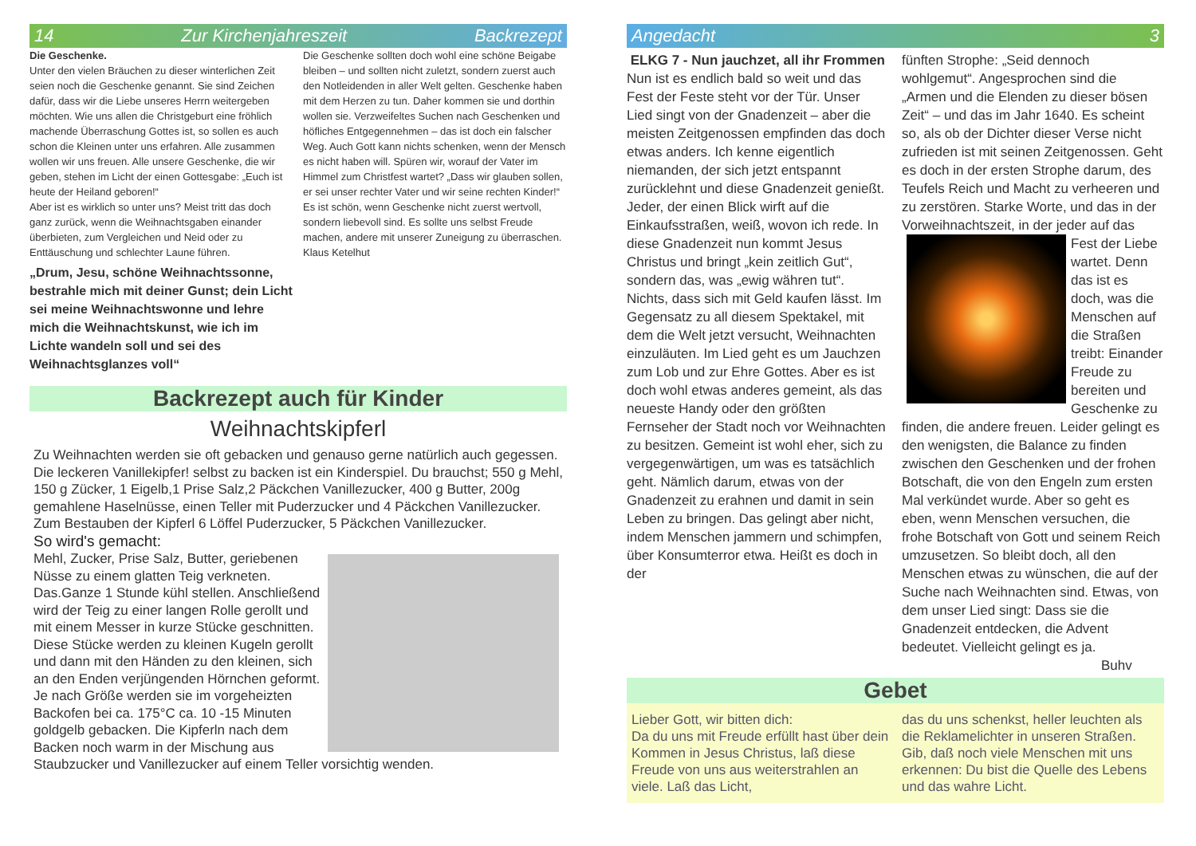14 Zur Kirchenjahreszeit Backrezept
Die Geschenke.
Unter den vielen Bräuchen zu dieser winterlichen Zeit seien noch die Geschenke genannt. Sie sind Zeichen dafür, dass wir die Liebe unseres Herrn weitergeben möchten. Wie uns allen die Christgeburt eine fröhlich machende Überraschung Gottes ist, so sollen es auch schon die Kleinen unter uns erfahren. Alle zusammen wollen wir uns freuen. Alle unsere Geschenke, die wir geben, stehen im Licht der einen Gottesgabe: „Euch ist heute der Heiland geboren!“
Aber ist es wirklich so unter uns? Meist tritt das doch ganz zurück, wenn die Weihnachtsgaben einander überbieten, zum Vergleichen und Neid oder zu Enttäuschung und schlechter Laune führen.
„Drum, Jesu, schöne Weihnachtssonne, bestrahle mich mit deiner Gunst; dein Licht sei meine Weihnachtswonne und lehre mich die Weihnachtskunst, wie ich im Lichte wandeln soll und sei des Weihnachtsglanzes voll“
Die Geschenke sollten doch wohl eine schöne Beigabe bleiben – und sollten nicht zuletzt, sondern zuerst auch den Notleidenden in aller Welt gelten. Geschenke haben mit dem Herzen zu tun. Daher kommen sie und dorthin wollen sie. Verzweifeltes Suchen nach Geschenken und höfliches Entgegennehmen – das ist doch ein falscher Weg. Auch Gott kann nichts schenken, wenn der Mensch es nicht haben will. Spüren wir, worauf der Vater im Himmel zum Christfest wartet? „Dass wir glauben sollen, er sei unser rechter Vater und wir seine rechten Kinder!“ Es ist schön, wenn Geschenke nicht zuerst wertvoll, sondern liebevoll sind. Es sollte uns selbst Freude machen, andere mit unserer Zuneigung zu überraschen. Klaus Ketelhut
Backrezept auch für Kinder
Weihnachtskipferl
Zu Weihnachten werden sie oft gebacken und genauso gerne natürlich auch gegessen. Die leckeren Vanillekipfer! selbst zu backen ist ein Kinderspiel. Du brauchst; 550 g Mehl, 150 g Zücker, 1 Eigelb,1 Prise Salz,2 Päckchen Vanillezucker, 400 g Butter, 200g gemahlene Haselnüsse, einen Teller mit Puderzucker und 4 Päckchen Vanillezucker. Zum Bestauben der Kipferl 6 Löffel Puderzucker, 5 Päckchen Vanillezucker.
So wird's gemacht:
Mehl, Zucker, Prise Salz, Butter, geriebenen Nüsse zu einem glatten Teig verkneten. Das.Ganze 1 Stunde kühl stellen. Anschließend wird der Teig zu einer langen Rolle gerollt und mit einem Messer in kurze Stücke geschnitten. Diese Stücke werden zu kleinen Kugeln gerollt und dann mit den Händen zu den kleinen, sich an den Enden verjüngenden Hörnchen geformt. Je nach Größe werden sie im vorgeheizten Backofen bei ca. 175°C ca. 10 -15 Minuten goldgelb gebacken. Die Kipferln nach dem Backen noch warm in der Mischung aus Staubzucker und Vanillezucker auf einem Teller vorsichtig wenden.
Angedacht 3
ELKG 7 - Nun jauchzet, all ihr Frommen
Nun ist es endlich bald so weit und das Fest der Feste steht vor der Tür. Unser Lied singt von der Gnadenzeit – aber die meisten Zeitgenossen empfinden das doch etwas anders. Ich kenne eigentlich niemanden, der sich jetzt entspannt zurücklehnt und diese Gnadenzeit genießt. Jeder, der einen Blick wirft auf die Einkaufsstraßen, weiß, wovon ich rede. In diese Gnadenzeit nun kommt Jesus Christus und bringt „kein zeitlich Gut“, sondern das, was „ewig währen tut“. Nichts, dass sich mit Geld kaufen lässt. Im Gegensatz zu all diesem Spektakel, mit dem die Welt jetzt versucht, Weihnachten einzuläuten. Im Lied geht es um Jauchzen zum Lob und zur Ehre Gottes. Aber es ist doch wohl etwas anderes gemeint, als das neueste Handy oder den größten Fernseher der Stadt noch vor Weihnachten zu besitzen. Gemeint ist wohl eher, sich zu vergegenwärtigen, um was es tatsächlich geht. Nämlich darum, etwas von der Gnadenzeit zu erahnen und damit in sein Leben zu bringen. Das gelingt aber nicht, indem Menschen jammern und schimpfen, über Konsumterror etwa. Heißt es doch in der
fünften Strophe: „Seid dennoch wohlgemut“. Angesprochen sind die „Armen und die Elenden zu dieser bösen Zeit“ – und das im Jahr 1640. Es scheint so, als ob der Dichter dieser Verse nicht zufrieden ist mit seinen Zeitgenossen. Geht es doch in der ersten Strophe darum, des Teufels Reich und Macht zu verheeren und zu zerstören. Starke Worte, und das in der Vorweihnachtszeit, in der jeder auf das
Fest der Liebe wartet. Denn das ist es doch, was die Menschen auf die Straßen treibt: Einander Freude zu bereiten und Geschenke zu finden, die andere freuen. Leider gelingt es den wenigsten, die Balance zu finden zwischen den Geschenken und der frohen Botschaft, die von den Engeln zum ersten Mal verkündet wurde. Aber so geht es eben, wenn Menschen versuchen, die frohe Botschaft von Gott und seinem Reich umzusetzen. So bleibt doch, all den Menschen etwas zu wünschen, die auf der Suche nach Weihnachten sind. Etwas, von dem unser Lied singt: Dass sie die Gnadenzeit entdecken, die Advent bedeutet. Vielleicht gelingt es ja.
Buhv
Gebet
Lieber Gott, wir bitten dich:
Da du uns mit Freude erfüllt hast über dein Kommen in Jesus Christus, laß diese Freude von uns aus weiterstrahlen an viele. Laß das Licht,
das du uns schenkst, heller leuchten als die Reklamelichter in unseren Straßen. Gib, daß noch viele Menschen mit uns erkennen: Du bist die Quelle des Lebens und das wahre Licht.